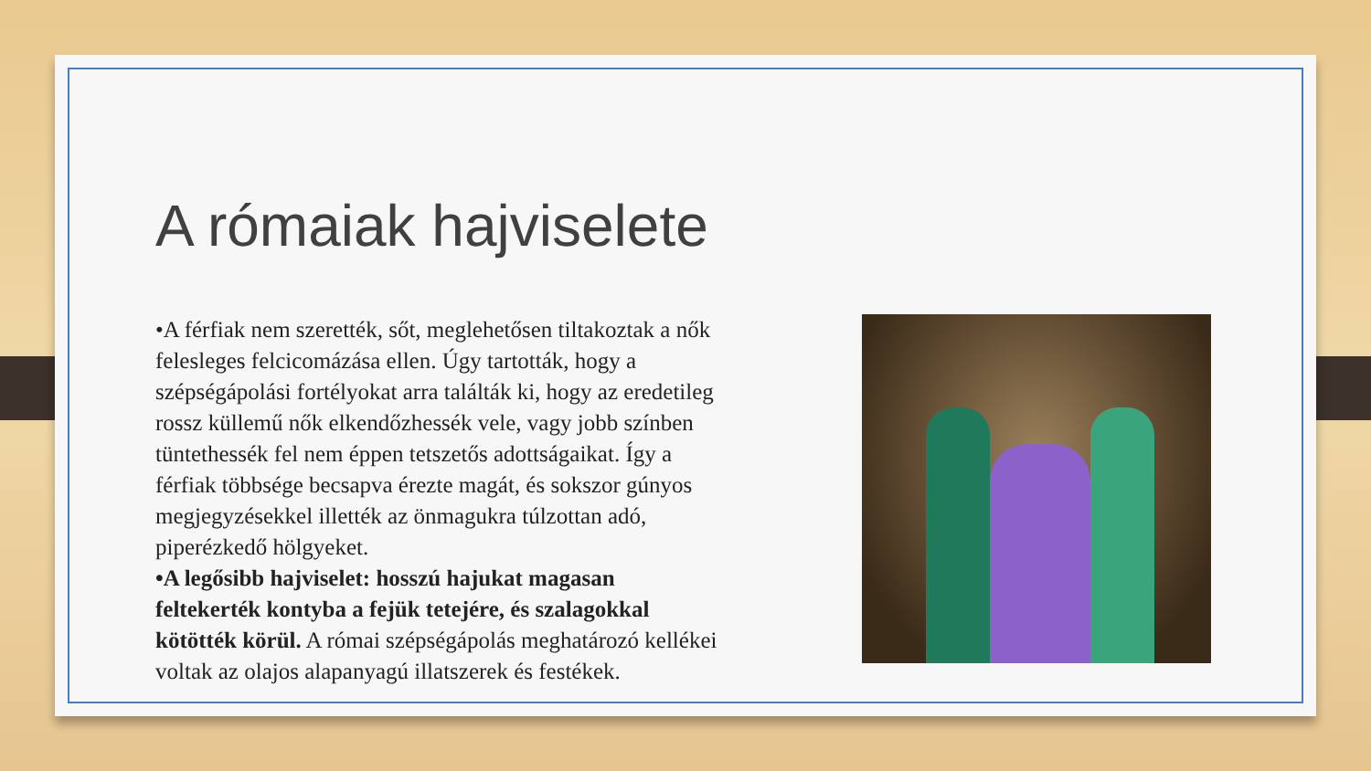A rómaiak hajviselete
•A férfiak nem szerették, sőt, meglehetősen tiltakoztak a nők felesleges felcicomázása ellen. Úgy tartották, hogy a szépségápolási fortélyokat arra találták ki, hogy az eredetileg rossz küllemű nők elkendőzhessék vele, vagy jobb színben tüntethessék fel nem éppen tetszetős adottságaikat. Így a férfiak többsége becsapva érezte magát, és sokszor gúnyos megjegyzésekkel illették az önmagukra túlzottan adó, piperézkedő hölgyeket.
•A legősibb hajviselet: hosszú hajukat magasan feltekerték kontyba a fejük tetejére, és szalagokkal kötötték körül. A római szépségápolás meghatározó kellékei voltak az olajos alapanyagú illatszerek és festékek.